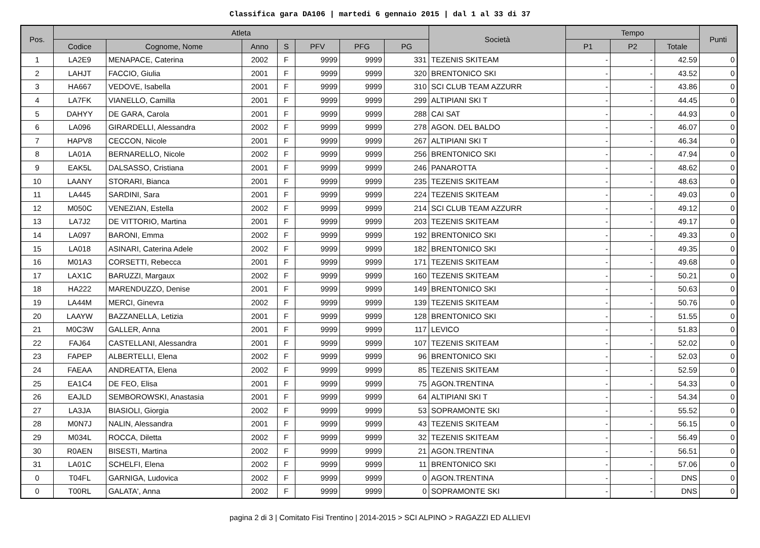Classifica gara DA106 | martedi 6 gennaio 2015 | dal 1 al 33 di 37
| Pos. | Atleta | | | | | | | Società | Tempo | | | Punti |
| --- | --- | --- | --- | --- | --- | --- | --- | --- | --- | --- | --- | --- |
| | Codice | Cognome, Nome | Anno | S | PFV | PFG | PG | | P1 | P2 | Totale | |
| 1 | LA2E9 | MENAPACE, Caterina | 2002 | F | 9999 | 9999 | 331 | TEZENIS SKITEAM | - | - | 42.59 | 0 |
| 2 | LAHJT | FACCIO, Giulia | 2001 | F | 9999 | 9999 | 320 | BRENTONICO SKI | - | - | 43.52 | 0 |
| 3 | HA667 | VEDOVE, Isabella | 2001 | F | 9999 | 9999 | 310 | SCI CLUB TEAM AZZURR | - | - | 43.86 | 0 |
| 4 | LA7FK | VIANELLO, Camilla | 2001 | F | 9999 | 9999 | 299 | ALTIPIANI SKI T | - | - | 44.45 | 0 |
| 5 | DAHYY | DE GARA, Carola | 2001 | F | 9999 | 9999 | 288 | CAI SAT | - | - | 44.93 | 0 |
| 6 | LA096 | GIRARDELLI, Alessandra | 2002 | F | 9999 | 9999 | 278 | AGON. DEL BALDO | - | - | 46.07 | 0 |
| 7 | HAPV8 | CECCON, Nicole | 2001 | F | 9999 | 9999 | 267 | ALTIPIANI SKI T | - | - | 46.34 | 0 |
| 8 | LA01A | BERNARELLO, Nicole | 2002 | F | 9999 | 9999 | 256 | BRENTONICO SKI | - | - | 47.94 | 0 |
| 9 | EAK5L | DALSASSO, Cristiana | 2001 | F | 9999 | 9999 | 246 | PANAROTTA | - | - | 48.62 | 0 |
| 10 | LAANY | STORARI, Bianca | 2001 | F | 9999 | 9999 | 235 | TEZENIS SKITEAM | - | - | 48.63 | 0 |
| 11 | LA445 | SARDINI, Sara | 2001 | F | 9999 | 9999 | 224 | TEZENIS SKITEAM | - | - | 49.03 | 0 |
| 12 | M050C | VENEZIAN, Estella | 2002 | F | 9999 | 9999 | 214 | SCI CLUB TEAM AZZURR | - | - | 49.12 | 0 |
| 13 | LA7J2 | DE VITTORIO, Martina | 2001 | F | 9999 | 9999 | 203 | TEZENIS SKITEAM | - | - | 49.17 | 0 |
| 14 | LA097 | BARONI, Emma | 2002 | F | 9999 | 9999 | 192 | BRENTONICO SKI | - | - | 49.33 | 0 |
| 15 | LA018 | ASINARI, Caterina Adele | 2002 | F | 9999 | 9999 | 182 | BRENTONICO SKI | - | - | 49.35 | 0 |
| 16 | M01A3 | CORSETTI, Rebecca | 2001 | F | 9999 | 9999 | 171 | TEZENIS SKITEAM | - | - | 49.68 | 0 |
| 17 | LAX1C | BARUZZI, Margaux | 2002 | F | 9999 | 9999 | 160 | TEZENIS SKITEAM | - | - | 50.21 | 0 |
| 18 | HA222 | MARENDUZZO, Denise | 2001 | F | 9999 | 9999 | 149 | BRENTONICO SKI | - | - | 50.63 | 0 |
| 19 | LA44M | MERCI, Ginevra | 2002 | F | 9999 | 9999 | 139 | TEZENIS SKITEAM | - | - | 50.76 | 0 |
| 20 | LAAYW | BAZZANELLA, Letizia | 2001 | F | 9999 | 9999 | 128 | BRENTONICO SKI | - | - | 51.55 | 0 |
| 21 | M0C3W | GALLER, Anna | 2001 | F | 9999 | 9999 | 117 | LEVICO | - | - | 51.83 | 0 |
| 22 | FAJ64 | CASTELLANI, Alessandra | 2001 | F | 9999 | 9999 | 107 | TEZENIS SKITEAM | - | - | 52.02 | 0 |
| 23 | FAPEP | ALBERTELLI, Elena | 2002 | F | 9999 | 9999 | 96 | BRENTONICO SKI | - | - | 52.03 | 0 |
| 24 | FAEAA | ANDREATTA, Elena | 2002 | F | 9999 | 9999 | 85 | TEZENIS SKITEAM | - | - | 52.59 | 0 |
| 25 | EA1C4 | DE FEO, Elisa | 2001 | F | 9999 | 9999 | 75 | AGON.TRENTINA | - | - | 54.33 | 0 |
| 26 | EAJLD | SEMBOROWSKI, Anastasia | 2001 | F | 9999 | 9999 | 64 | ALTIPIANI SKI T | - | - | 54.34 | 0 |
| 27 | LA3JA | BIASIOLI, Giorgia | 2002 | F | 9999 | 9999 | 53 | SOPRAMONTE SKI | - | - | 55.52 | 0 |
| 28 | M0N7J | NALIN, Alessandra | 2001 | F | 9999 | 9999 | 43 | TEZENIS SKITEAM | - | - | 56.15 | 0 |
| 29 | M034L | ROCCA, Diletta | 2002 | F | 9999 | 9999 | 32 | TEZENIS SKITEAM | - | - | 56.49 | 0 |
| 30 | R0AEN | BISESTI, Martina | 2002 | F | 9999 | 9999 | 21 | AGON.TRENTINA | - | - | 56.51 | 0 |
| 31 | LA01C | SCHELFI, Elena | 2002 | F | 9999 | 9999 | 11 | BRENTONICO SKI | - | - | 57.06 | 0 |
| 0 | T04FL | GARNIGA, Ludovica | 2002 | F | 9999 | 9999 | 0 | AGON.TRENTINA | - | - | DNS | 0 |
| 0 | T00RL | GALATA', Anna | 2002 | F | 9999 | 9999 | 0 | SOPRAMONTE SKI | - | - | DNS | 0 |
pagina 2 di 3 | Comitato Fisi Trentino | 2014-2015 > SCI ALPINO > RAGAZZI ED ALLIEVI